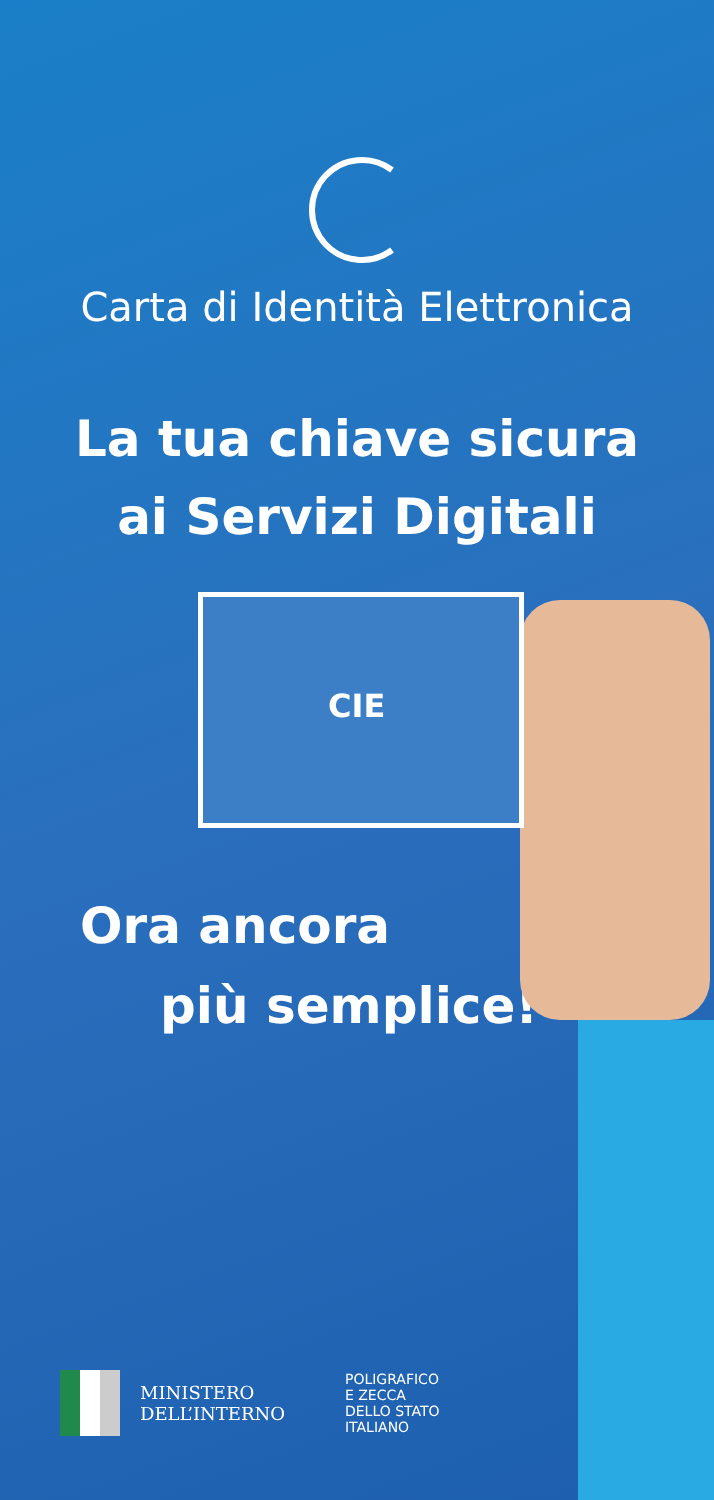CIE
Carta di Identità Elettronica
La tua chiave sicura
ai Servizi Digitali
Ora ancora
più semplice!
MINISTERO
DELL’INTERNO
POLIGRAFICO
E ZECCA
DELLO STATO
ITALIANO